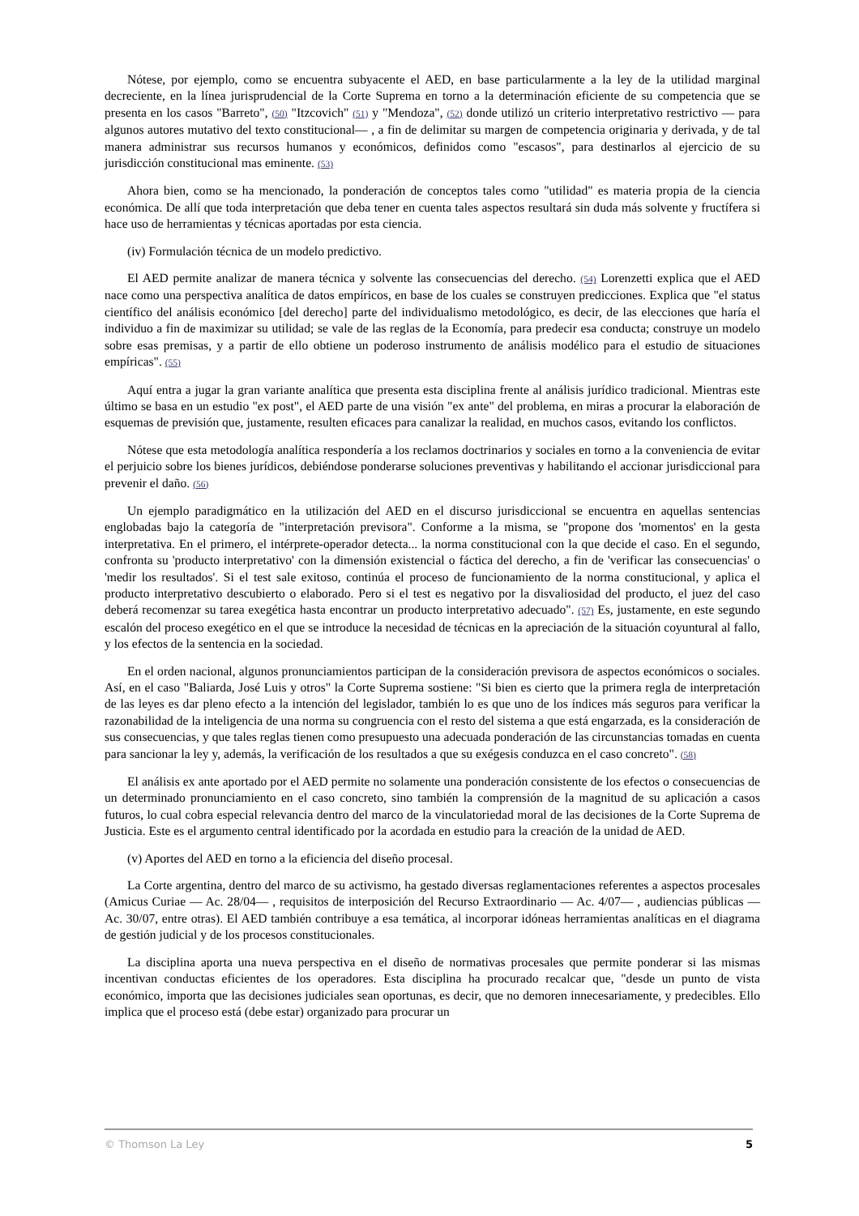Nótese, por ejemplo, como se encuentra subyacente el AED, en base particularmente a la ley de la utilidad marginal decreciente, en la línea jurisprudencial de la Corte Suprema en torno a la determinación eficiente de su competencia que se presenta en los casos "Barreto", (50) "Itzcovich" (51) y "Mendoza", (52) donde utilizó un criterio interpretativo restrictivo — para algunos autores mutativo del texto constitucional— , a fin de delimitar su margen de competencia originaria y derivada, y de tal manera administrar sus recursos humanos y económicos, definidos como "escasos", para destinarlos al ejercicio de su jurisdicción constitucional mas eminente. (53)
Ahora bien, como se ha mencionado, la ponderación de conceptos tales como "utilidad" es materia propia de la ciencia económica. De allí que toda interpretación que deba tener en cuenta tales aspectos resultará sin duda más solvente y fructífera si hace uso de herramientas y técnicas aportadas por esta ciencia.
(iv) Formulación técnica de un modelo predictivo.
El AED permite analizar de manera técnica y solvente las consecuencias del derecho. (54) Lorenzetti explica que el AED nace como una perspectiva analítica de datos empíricos, en base de los cuales se construyen predicciones. Explica que "el status científico del análisis económico [del derecho] parte del individualismo metodológico, es decir, de las elecciones que haría el individuo a fin de maximizar su utilidad; se vale de las reglas de la Economía, para predecir esa conducta; construye un modelo sobre esas premisas, y a partir de ello obtiene un poderoso instrumento de análisis modélico para el estudio de situaciones empíricas". (55)
Aquí entra a jugar la gran variante analítica que presenta esta disciplina frente al análisis jurídico tradicional. Mientras este último se basa en un estudio "ex post", el AED parte de una visión "ex ante" del problema, en miras a procurar la elaboración de esquemas de previsión que, justamente, resulten eficaces para canalizar la realidad, en muchos casos, evitando los conflictos.
Nótese que esta metodología analítica respondería a los reclamos doctrinarios y sociales en torno a la conveniencia de evitar el perjuicio sobre los bienes jurídicos, debiéndose ponderarse soluciones preventivas y habilitando el accionar jurisdiccional para prevenir el daño. (56)
Un ejemplo paradigmático en la utilización del AED en el discurso jurisdiccional se encuentra en aquellas sentencias englobadas bajo la categoría de "interpretación previsora". Conforme a la misma, se "propone dos 'momentos' en la gesta interpretativa. En el primero, el intérprete-operador detecta... la norma constitucional con la que decide el caso. En el segundo, confronta su 'producto interpretativo' con la dimensión existencial o fáctica del derecho, a fin de 'verificar las consecuencias' o 'medir los resultados'. Si el test sale exitoso, continúa el proceso de funcionamiento de la norma constitucional, y aplica el producto interpretativo descubierto o elaborado. Pero si el test es negativo por la disvaliosidad del producto, el juez del caso deberá recomenzar su tarea exegética hasta encontrar un producto interpretativo adecuado". (57) Es, justamente, en este segundo escalón del proceso exegético en el que se introduce la necesidad de técnicas en la apreciación de la situación coyuntural al fallo, y los efectos de la sentencia en la sociedad.
En el orden nacional, algunos pronunciamientos participan de la consideración previsora de aspectos económicos o sociales. Así, en el caso "Baliarda, José Luis y otros" la Corte Suprema sostiene: "Si bien es cierto que la primera regla de interpretación de las leyes es dar pleno efecto a la intención del legislador, también lo es que uno de los índices más seguros para verificar la razonabilidad de la inteligencia de una norma su congruencia con el resto del sistema a que está engarzada, es la consideración de sus consecuencias, y que tales reglas tienen como presupuesto una adecuada ponderación de las circunstancias tomadas en cuenta para sancionar la ley y, además, la verificación de los resultados a que su exégesis conduzca en el caso concreto". (58)
El análisis ex ante aportado por el AED permite no solamente una ponderación consistente de los efectos o consecuencias de un determinado pronunciamiento en el caso concreto, sino también la comprensión de la magnitud de su aplicación a casos futuros, lo cual cobra especial relevancia dentro del marco de la vinculatoriedad moral de las decisiones de la Corte Suprema de Justicia. Este es el argumento central identificado por la acordada en estudio para la creación de la unidad de AED.
(v) Aportes del AED en torno a la eficiencia del diseño procesal.
La Corte argentina, dentro del marco de su activismo, ha gestado diversas reglamentaciones referentes a aspectos procesales (Amicus Curiae — Ac. 28/04— , requisitos de interposición del Recurso Extraordinario — Ac. 4/07— , audiencias públicas — Ac. 30/07, entre otras). El AED también contribuye a esa temática, al incorporar idóneas herramientas analíticas en el diagrama de gestión judicial y de los procesos constitucionales.
La disciplina aporta una nueva perspectiva en el diseño de normativas procesales que permite ponderar si las mismas incentivan conductas eficientes de los operadores. Esta disciplina ha procurado recalcar que, "desde un punto de vista económico, importa que las decisiones judiciales sean oportunas, es decir, que no demoren innecesariamente, y predecibles. Ello implica que el proceso está (debe estar) organizado para procurar un
© Thomson La Ley 5